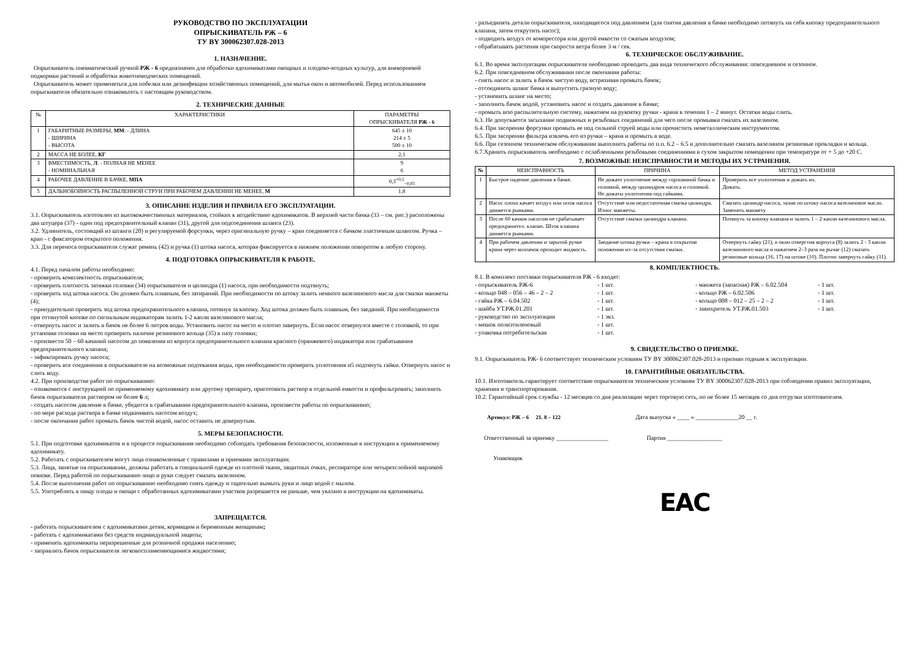РУКОВОДСТВО ПО ЭКСПЛУАТАЦИИ
ОПРЫСКИВАТЕЛЬ РЖ – 6
ТУ BY 300062307.028-2013
1. НАЗНАЧЕНИЕ.
Опрыскиватель пневматический ручной РЖ - 6 предназначен для обработки ядохимикатами овощных и плодово-ягодных культур, для внекорневой подкормки растений и обработки животноводческих помещений.
Опрыскиватель может применяться для побелки или дезинфекции хозяйственных помещений, для мытья окон и автомобилей. Перед использованием опрыскивателя обязательно ознакомьтесь с настоящим руководством.
2. ТЕХНИЧЕСКИЕ ДАННЫЕ
| № | ХАРАКТЕРИСТИКИ | ПАРАМЕТРЫ ОПРЫСКИВАТЕЛЯ РЖ - 6 |
| --- | --- | --- |
| 1 | ГАБАРИТНЫЕ РАЗМЕРЫ, ММ : - ДЛИНА - ШИРИНА - ВЫСОТА | 645 ± 10 214 ± 5 500 ± 10 |
| 2 | МАССА НЕ БОЛЕЕ, КГ | 2,1 |
| 3 | ВМЕСТИМОСТЬ, Л : - ПОЛНАЯ НЕ МЕНЕЕ - НОМИНАЛЬНАЯ | 9 6 |
| 4 | РАБОЧЕЕ ДАВЛЕНИЕ В БАЧКЕ, МПА | 0,3<sup>+0,1</sup><sub>−0,05</sub> |
| 5 | ДАЛЬНОБОЙНОСТЬ РАСПЫЛЕННОЙ СТРУИ ПРИ РАБОЧЕМ ДАВЛЕНИИ НЕ МЕНЕЕ, М | 1,8 |
3. ОПИСАНИЕ ИЗДЕЛИЯ И ПРАВИЛА ЕГО ЭКСПЛУАТАЦИИ.
3.1. Опрыскиватель изготовлен из высококачественных материалов, стойких к воздействию ядохимикатов. В верхней части бачка (33 – см. рис.) расположены два штуцера (37) - один под предохранительный клапан (31), другой для подсоединения шланга (23).
3.2. Удлинитель, состоящий из штанги (20) и регулируемой форсунки, через оригинальную ручку – кран соединяется с бачком эластичным шлангом. Ручка – кран - с фиксатором открытого положения.
3.3. Для переноса опрыскивателя служат ремень (42) и ручка (1) штока насоса, которая фиксируется в нижнем положении поворотом в любую сторону.
4. ПОДГОТОВКА ОПРЫСКИВАТЕЛЯ К РАБОТЕ.
4.1. Перед началом работы необходимо:
- проверить комплектность опрыскивателя;
- проверить плотность затяжки головки (34) опрыскивателя и цилиндра (1) насоса, при необходимости подтянуть;
- проверить ход штока насоса. Он должен быть плавным, без затираний. При необходимости по штоку залить немного вазелинового масла для смазки манжеты (4);
- принудительно проверить ход штока предохранительного клапана, потянув за кнопку. Ход штока должен быть плавным, без заеданий. При необходимости при оттянутой кнопке по сигнальным индикаторам залить 1-2 капли вазелинового масла;
- отвернуть насос и залить в бачок не более 6 литров воды. Установить насос на место и плотно завернуть. Если насос отвернулся вместе с головкой, то при установке головки на место проверить наличие резинового кольца (35) в пазу головки;
- произвести 50 – 60 качаний насосом до появления из корпуса предохранительного клапана красного (оранжевого) индикатора или срабатывания предохранительного клапана;
- зафиксировать ручку насоса;
- проверить все соединения в опрыскивателе на возможные подтекания воды, при необходимости проверить уплотнения и5 подтянуть гайки. Отвернуть насос и слить воду.
4.2. При производстве работ по опрыскиванию:
- ознакомится с инструкцией по применяемому ядохимикату или другому препарату, приготовить раствор в отдельной емкости и профильтровать; заполнить бачок опрыскивателя раствором не более 6 л;
- создать насосом давление в бачке, убедится в срабатывании предохранительного клапана, произвести работы по опрыскиванию;
- по мере расхода раствора в бачке подкачивать насосом воздух;
- после окончания работ промыть бачок чистой водой, насос оставить не довернутым.
5. МЕРЫ БЕЗОПАСНОСТИ.
5.1. При подготовке ядохимикатов и в процессе опрыскивания необходимо соблюдать требования безопасности, изложенные в инструкции к применяемому ядохимикату.
5.2. Работать с опрыскивателем могут лица ознакомленные с правилами и приемами эксплуатации.
5.3. Лица, занятые на опрыскивании, должны работать в специальной одежде из плотной ткани, защитных очках, респираторе или четырехслойной марлевой повязке. Перед работой по опрыскиванию лицо и руки следует смазать вазелином.
5.4. После выполнения работ по опрыскиванию необходимо снять одежду и тщательно вымыть руки и лицо водой с мылом.
5.5. Употреблять в пищу плоды и овощи с обработанных ядохимикатами участков разрешается не раньше, чем указано в инструкции на ядохимикаты.
ЗАПРЕЩАЕТСЯ.
- работать опрыскивателем с ядохимикатами детям, кормящим и беременным женщинам;
- работать с ядохимикатами без средств индивидуальной защиты;
- применять ядохимикаты неразрешенные для розничной продажи населению;
- заправлять бачок опрыскивателя легковоспламеняющимися жидкостями;
- разъединять детали опрыскивателя, находящегося под давлением (для снятия давления в бачке необходимо потянуть на себя кнопку предохранительного клапана, затем открутить насос);
- подводить воздух от компрессора или другой емкости со сжатым воздухом;
- обрабатывать растения при скорости ветра более 3 м / сек.
6. ТЕХНИЧЕСКОЕ ОБСЛУЖИВАНИЕ.
6.1. Во время эксплуатации опрыскивателя необходимо проводить два вида технического обслуживания: повседневное и сезонное.
6.2. При повседневном обслуживании после окончания работы:
- снять насос и залить в бачок чистую воду, встряхивая промыть бачок;
- отсоединить шланг бачка и выпустить грязную воду;
- установить шланг на место;
- заполнить бачок водой, установить насос и создать давление в бачке;
- промыть всю распылительную систему, нажатием на рукоятку ручки - крана в течении 1 – 2 минут. Остатки воды слить.
6.3. Не допускается засыхание подвижных и резьбовых соединений для чего после промывки смазать их вазелином.
6.4. При засорении форсунки промыть ее под сильной струей воды или прочистить неметаллическим инструментом.
6.5. При засорении фильтра извлечь его из ручки – крана и промыть в воде.
6.6. При сезонном техническом обслуживании выполнить работы по п.п. 6.2 – 6.5 и дополнительно смазать вазелином резиновые прокладки и кольца.
6.7.Хранить опрыскиватель необходимо с ослабленными резьбовыми соединениями в сухом закрытом помещении при температуре от + 5 до +20 С.
7. ВОЗМОЖНЫЕ НЕИСПРАВНОСТИ И МЕТОДЫ ИХ УСТРАНЕНИЯ.
| № | НЕИСПРАВНОСТЬ | ПРИЧИНА | МЕТОД УСТРАНЕНИЯ |
| --- | --- | --- | --- |
| 1 | Быстрое падение давления в бачке. | Не дожато уплотнение между горловиной бачка и головкой, между цилиндром насоса и головкой. Не дожаты уплотнения под гайками. | Проверить все уплотнения и дожать их. Дожать. |
| 2 | Насос плохо качает воздух или шток насоса движется рывками. | Отсутствие или недостаточная смазка цилиндра. Износ манжеты. | Смазать цилиндр насоса, залив по штоку насоса вазелиновое масло. Заменить манжету |
| 3 | После 60 качков насосом не срабатывает предохранител. клапан. Шток клапана движется рывками. | Отсутствие смазки цилиндра клапана. | Потянуть за кнопку клапана и залить 1 – 2 капли вазелинового масла. |
| 4 | При рабочем давлении и зарытой ручке крана через колпачок проходит жидкость. | Заедание штока ручки – крана в открытом положении из–за отсутствия смазки. | Отвернуть гайку (21), в окно отверстия корпуса (8) залить 2 - 3 капли вазелинового масла и нажатием 2–3 раза на рычаг (12) смазать резиновые кольца (16, 17) на штоке (10). Плотно завернуть гайку (11). |
8. КОМПЛЕКТНОСТЬ.
8.1. В комплект поставки опрыскивателя РЖ - 6 входят:
- опрыскиватель РЖ-6 - 1 шт. - манжета (запасная) РЖ – 6.02.504 - 1 шт. - кольцо 048 – 056 – 46 – 2 – 2 - 1 шт. - кольцо РЖ – 6.02.506 - 1 шт. - гайка РЖ – 6.04.502 - 1 шт. - кольцо 008 – 012 – 25 – 2 – 2 - 1 шт. - шайба УТ.РЖ.01.201 - 1 шт. - завихритель УТ.РЖ.01.503 - 1 шт. - руководство по эксплуатации - 1 экз. - мешок полиэтиленовый - 1 шт. - упаковка потребительская - 1 шт.
9. СВИДЕТЕЛЬСТВО О ПРИЕМКЕ.
9.1. Опрыскиватель РЖ- 6 соответствует техническим условиям ТУ BY 300062307.028-2013 и признан годным к эксплуатации.
10. ГАРАНТИЙНЫЕ ОБЯЗАТЕЛЬСТВА.
10.1. Изготовитель гарантирует соответствие опрыскивателя техническим условиям ТУ BY 300062307.028-2013 при соблюдении правил эксплуатации, хранения и транспортирования.
10.2. Гарантийный срок службы - 12 месяцев со дня реализации через торговую сеть, но не более 15 месяцев со дня отгрузки изготовителем.
Артикул: РЖ – 6 21. 8 – 122 Дата выпуска « ____ » ______________20 __ г.
Ответственный за приемку _________________ Партия __________________
Упаковщик
EAC